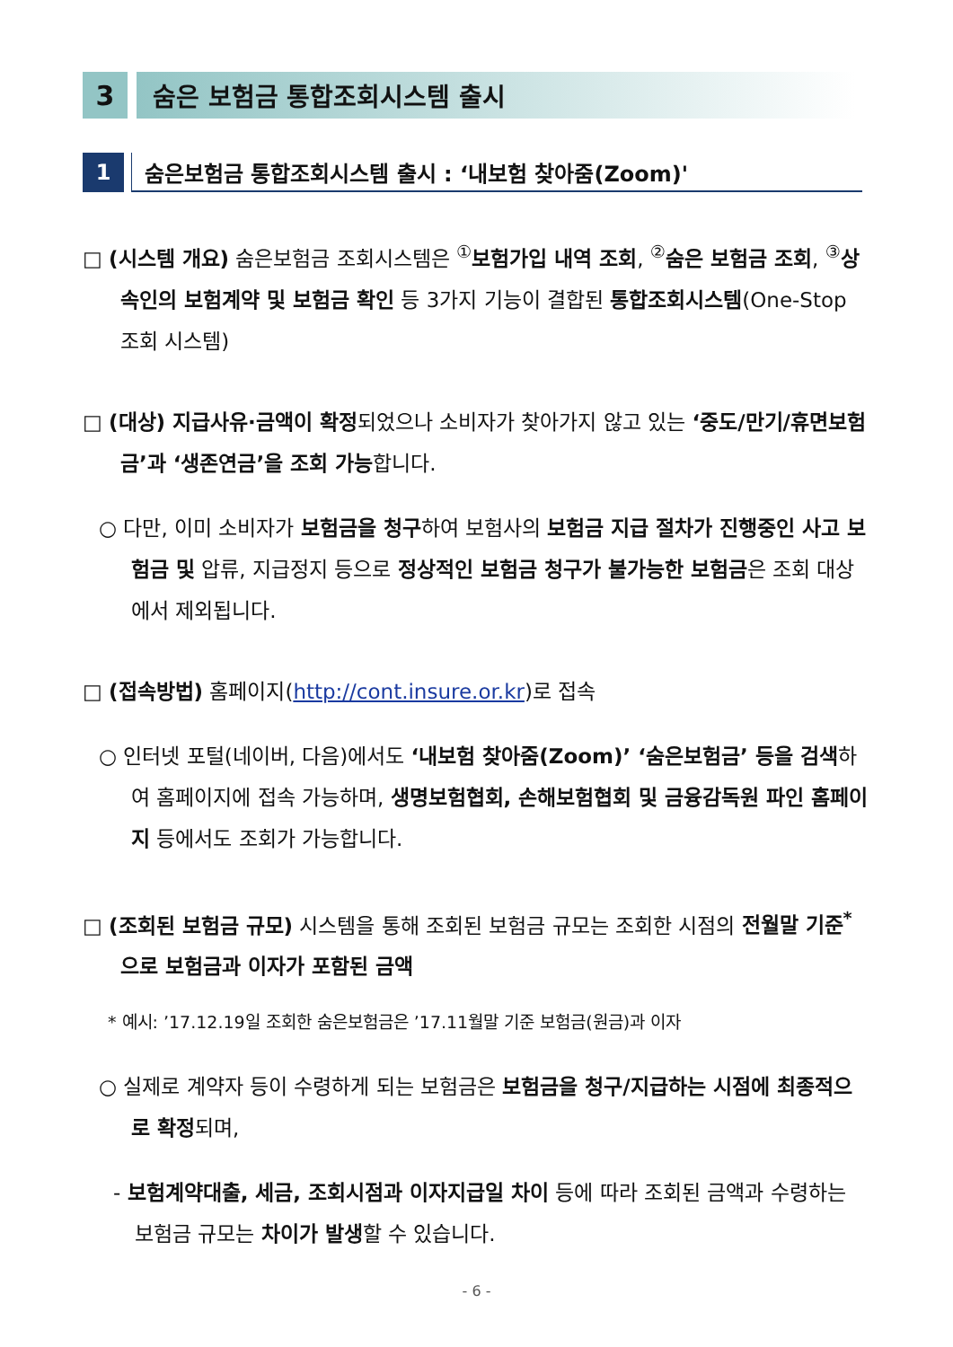3 숨은 보험금 통합조회시스템 출시
1 숨은보험금 통합조회시스템 출시 : ‘내보험 찾아줌(Zoom)'
□ (시스템 개요) 숨은보험금 조회시스템은 <sup>①</sup>보험가입 내역 조회, <sup>②</sup>숨은 보험금 조회, <sup>③</sup>상속인의 보험계약 및 보험금 확인 등 3가지 기능이 결합된 통합조회시스템(One-Stop 조회 시스템)
□ (대상) 지급사유·금액이 확정되었으나 소비자가 찾아가지 않고 있는 ‘중도/만기/휴면보험금’과 ‘생존연금’을 조회 가능합니다.
○ 다만, 이미 소비자가 보험금을 청구하여 보험사의 보험금 지급 절차가 진행중인 사고 보험금 및 압류, 지급정지 등으로 정상적인 보험금 청구가 불가능한 보험금은 조회 대상에서 제외됩니다.
□ (접속방법) 홈페이지(http://cont.insure.or.kr)로 접속
○ 인터넷 포털(네이버, 다음)에서도 ‘내보험 찾아줌(Zoom)’ ‘숨은보험금’ 등을 검색하여 홈페이지에 접속 가능하며, 생명보험협회, 손해보험협회 및 금융감독원 파인 홈페이지 등에서도 조회가 가능합니다.
□ (조회된 보험금 규모) 시스템을 통해 조회된 보험금 규모는 조회한 시점의 전월말 기준<sup>*</sup>으로 보험금과 이자가 포함된 금액
* 예시: ’17.12.19일 조회한 숨은보험금은 ’17.11월말 기준 보험금(원금)과 이자
○ 실제로 계약자 등이 수령하게 되는 보험금은 보험금을 청구/지급하는 시점에 최종적으로 확정되며,
- 보험계약대출, 세금, 조회시점과 이자지급일 차이 등에 따라 조회된 금액과 수령하는 보험금 규모는 차이가 발생할 수 있습니다.
- 6 -